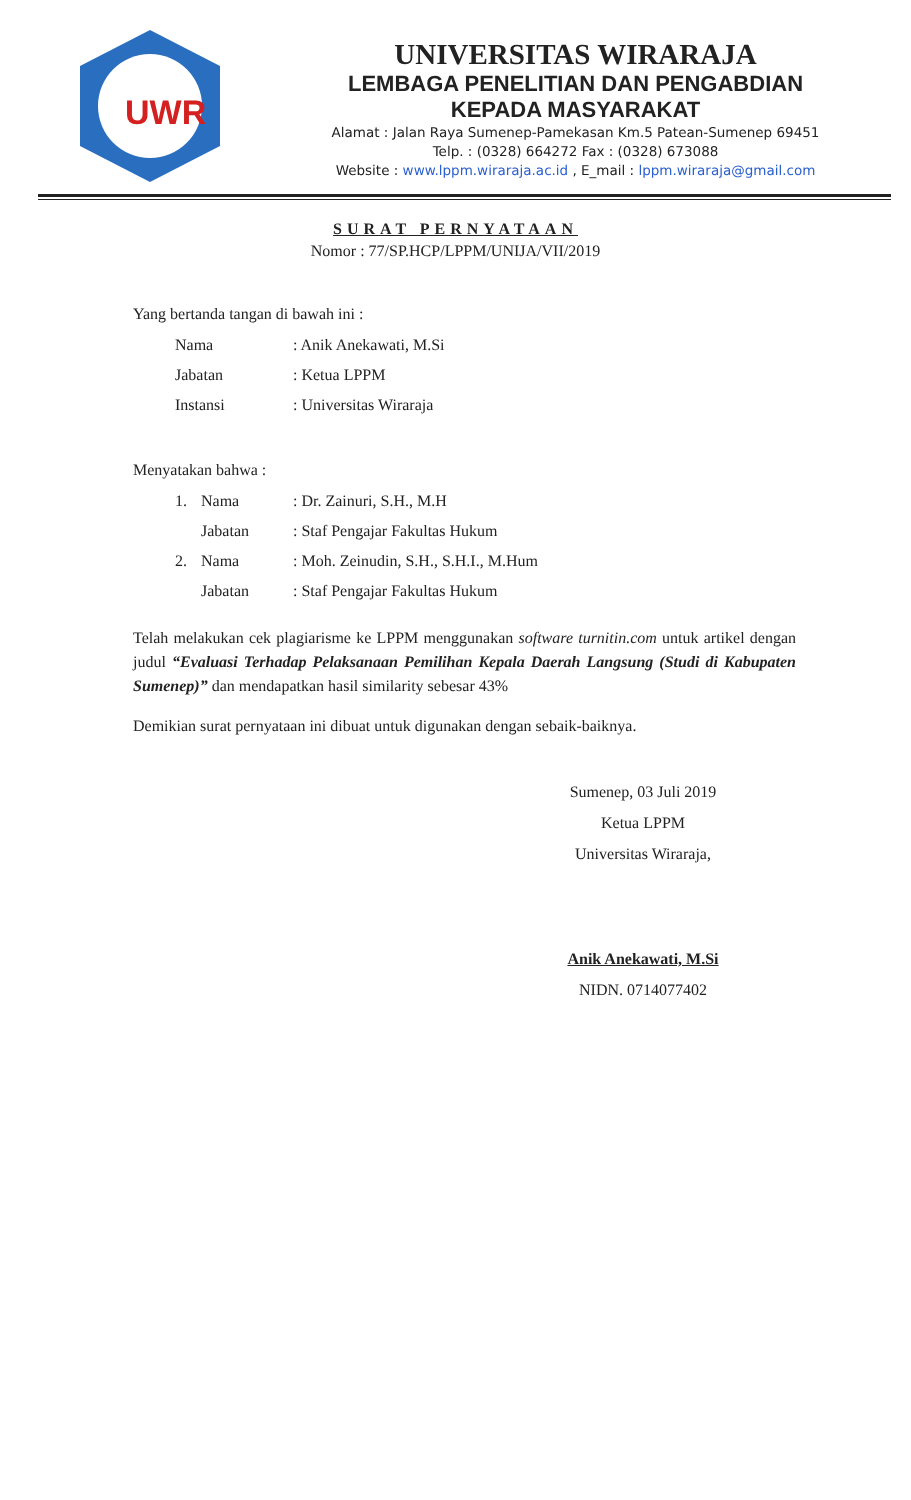UWR
UNIVERSITAS WIRARAJA
LEMBAGA PENELITIAN DAN PENGABDIAN
KEPADA MASYARAKAT
Alamat : Jalan Raya Sumenep-Pamekasan Km.5 Patean-Sumenep 69451
Telp. : (0328) 664272 Fax : (0328) 673088
Website : www.lppm.wiraraja.ac.id , E_mail : lppm.wiraraja@gmail.com
SURAT PERNYATAAN
Nomor : 77/SP.HCP/LPPM/UNIJA/VII/2019
Yang bertanda tangan di bawah ini :
| Nama | : Anik Anekawati, M.Si |
| Jabatan | : Ketua LPPM |
| Instansi | : Universitas Wiraraja |
Menyatakan bahwa :
| 1. | Nama | : Dr. Zainuri, S.H., M.H |
| | Jabatan | : Staf Pengajar Fakultas Hukum |
| 2. | Nama | : Moh. Zeinudin, S.H., S.H.I., M.Hum |
| | Jabatan | : Staf Pengajar Fakultas Hukum |
Telah melakukan cek plagiarisme ke LPPM menggunakan software turnitin.com untuk artikel dengan judul “Evaluasi Terhadap Pelaksanaan Pemilihan Kepala Daerah Langsung (Studi di Kabupaten Sumenep)” dan mendapatkan hasil similarity sebesar 43%
Demikian surat pernyataan ini dibuat untuk digunakan dengan sebaik-baiknya.
Sumenep, 03 Juli 2019
Ketua LPPM
Universitas Wiraraja,
Anik Anekawati, M.Si
NIDN. 0714077402